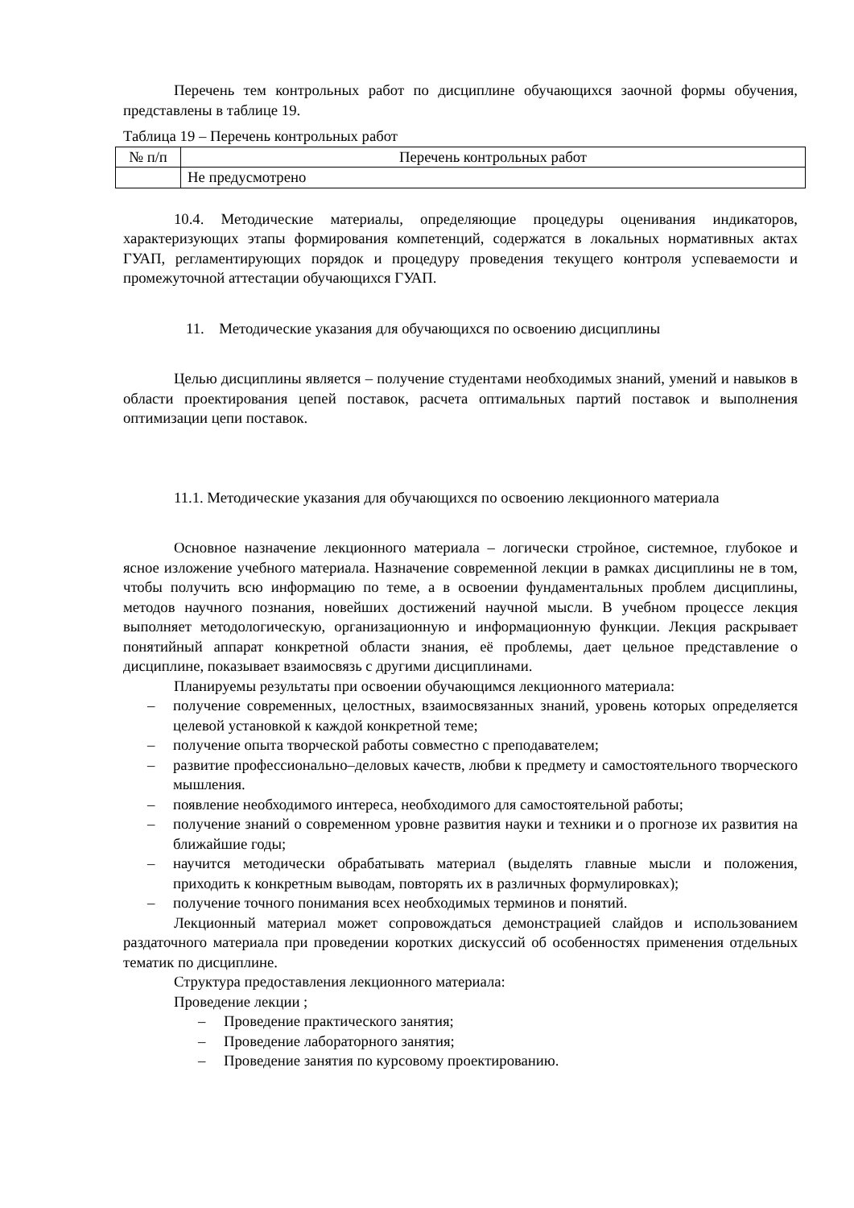Перечень тем контрольных работ по дисциплине обучающихся заочной формы обучения, представлены в таблице 19.
Таблица 19 – Перечень контрольных работ
| № п/п | Перечень контрольных работ |
| --- | --- |
| | Не предусмотрено |
10.4. Методические материалы, определяющие процедуры оценивания индикаторов, характеризующих этапы формирования компетенций, содержатся в локальных нормативных актах ГУАП, регламентирующих порядок и процедуру проведения текущего контроля успеваемости и промежуточной аттестации обучающихся ГУАП.
11. Методические указания для обучающихся по освоению дисциплины
Целью дисциплины является – получение студентами необходимых знаний, умений и навыков в области проектирования цепей поставок, расчета оптимальных партий поставок и выполнения оптимизации цепи поставок.
11.1. Методические указания для обучающихся по освоению лекционного материала
Основное назначение лекционного материала – логически стройное, системное, глубокое и ясное изложение учебного материала. Назначение современной лекции в рамках дисциплины не в том, чтобы получить всю информацию по теме, а в освоении фундаментальных проблем дисциплины, методов научного познания, новейших достижений научной мысли. В учебном процессе лекция выполняет методологическую, организационную и информационную функции. Лекция раскрывает понятийный аппарат конкретной области знания, её проблемы, дает цельное представление о дисциплине, показывает взаимосвязь с другими дисциплинами.
Планируемы результаты при освоении обучающимся лекционного материала:
– получение современных, целостных, взаимосвязанных знаний, уровень которых определяется целевой установкой к каждой конкретной теме;
– получение опыта творческой работы совместно с преподавателем;
– развитие профессионально–деловых качеств, любви к предмету и самостоятельного творческого мышления.
– появление необходимого интереса, необходимого для самостоятельной работы;
– получение знаний о современном уровне развития науки и техники и о прогнозе их развития на ближайшие годы;
– научится методически обрабатывать материал (выделять главные мысли и положения, приходить к конкретным выводам, повторять их в различных формулировках);
– получение точного понимания всех необходимых терминов и понятий.
Лекционный материал может сопровождаться демонстрацией слайдов и использованием раздаточного материала при проведении коротких дискуссий об особенностях применения отдельных тематик по дисциплине.
Структура предоставления лекционного материала:
Проведение лекции ;
– Проведение практического занятия;
– Проведение лабораторного занятия;
– Проведение занятия по курсовому проектированию.